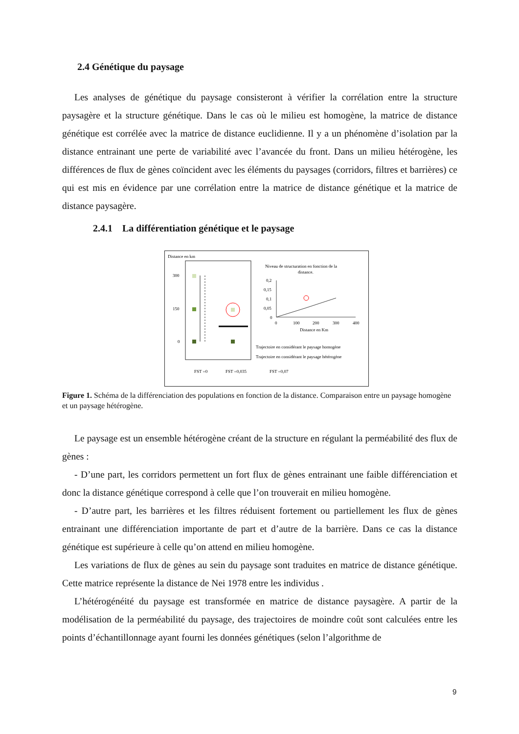2.4 Génétique du paysage
Les analyses de génétique du paysage consisteront à vérifier la corrélation entre la structure paysagère et la structure génétique. Dans le cas où le milieu est homogène, la matrice de distance génétique est corrélée avec la matrice de distance euclidienne. Il y a un phénomène d’isolation par la distance entrainant une perte de variabilité avec l’avancée du front. Dans un milieu hétérogène, les différences de flux de gènes coïncident avec les éléments du paysages (corridors, filtres et barrières) ce qui est mis en évidence par une corrélation entre la matrice de distance génétique et la matrice de distance paysagère.
2.4.1 La différentiation génétique et le paysage
Distance en km
300
150
0
Niveau de structuration en fonction de la
distance.
0,2
0,15
0,1
0,05
0
0
100
200
300
400
Distance en Km
Trajectoire en considérant le paysage homogène
Trajectoire en considérant le paysage hétérogène
FST =0
FST =0,035
FST =0,07
Figure 1. Schéma de la différenciation des populations en fonction de la distance. Comparaison entre un paysage homogène et un paysage hétérogène.
Le paysage est un ensemble hétérogène créant de la structure en régulant la perméabilité des flux de gènes :
- D’une part, les corridors permettent un fort flux de gènes entrainant une faible différenciation et donc la distance génétique correspond à celle que l’on trouverait en milieu homogène.
- D’autre part, les barrières et les filtres réduisent fortement ou partiellement les flux de gènes entrainant une différenciation importante de part et d’autre de la barrière. Dans ce cas la distance génétique est supérieure à celle qu’on attend en milieu homogène.
Les variations de flux de gènes au sein du paysage sont traduites en matrice de distance génétique. Cette matrice représente la distance de Nei 1978 entre les individus .
L’hétérogénéité du paysage est transformée en matrice de distance paysagère. A partir de la modélisation de la perméabilité du paysage, des trajectoires de moindre coût sont calculées entre les points d’échantillonnage ayant fourni les données génétiques (selon l’algorithme de
9